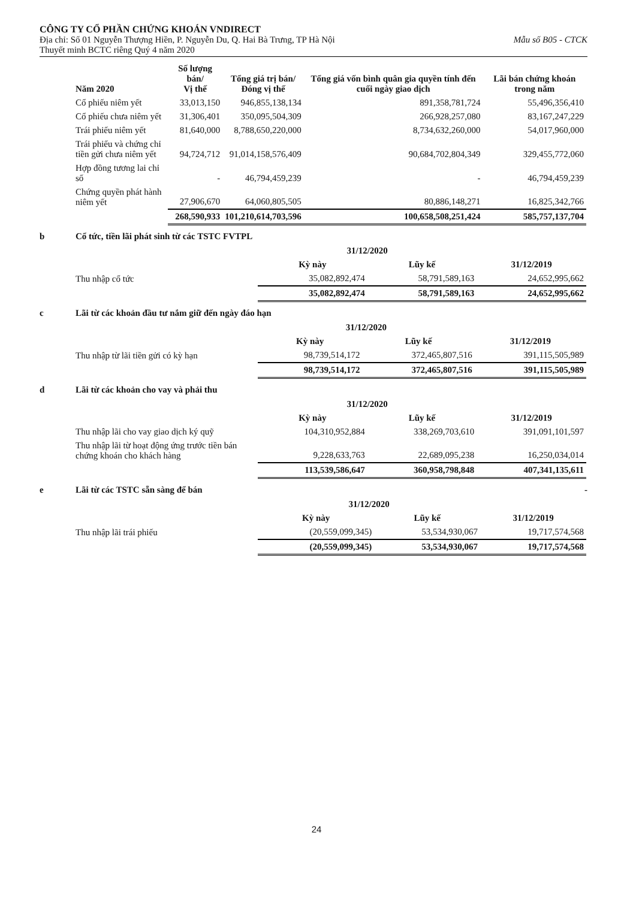CÔNG TY CỔ PHẦN CHỨNG KHOÁN VNDIRECT
Địa chỉ: Số 01 Nguyễn Thượng Hiền, P. Nguyễn Du, Q. Hai Bà Trưng, TP Hà Nội Mẫu số B05 - CTCK
Thuyết minh BCTC riêng Quý 4 năm 2020
| Năm 2020 | Số lượng bán/ Vị thế | Tổng giá trị bán/ Đóng vị thế | Tổng giá vốn bình quân gia quyền tính đến cuối ngày giao dịch | Lãi bán chứng khoán trong năm |
| --- | --- | --- | --- | --- |
| Cổ phiếu niêm yết | 33,013,150 | 946,855,138,134 | 891,358,781,724 | 55,496,356,410 |
| Cổ phiếu chưa niêm yết | 31,306,401 | 350,095,504,309 | 266,928,257,080 | 83,167,247,229 |
| Trái phiếu niêm yết | 81,640,000 | 8,788,650,220,000 | 8,734,632,260,000 | 54,017,960,000 |
| Trái phiếu và chứng chỉ tiền gửi chưa niêm yết | 94,724,712 | 91,014,158,576,409 | 90,684,702,804,349 | 329,455,772,060 |
| Hợp đồng tương lai chỉ số | - | 46,794,459,239 | - | 46,794,459,239 |
| Chứng quyền phát hành niêm yết | 27,906,670 | 64,060,805,505 | 80,886,148,271 | 16,825,342,766 |
| | 268,590,933 | 101,210,614,703,596 | 100,658,508,251,424 | 585,757,137,704 |
b Cổ tức, tiền lãi phát sinh từ các TSTC FVTPL
| | 31/12/2020 | | 31/12/2019 |
| --- | --- | --- | --- |
| | Kỳ này | Lũy kế | |
| Thu nhập cổ tức | 35,082,892,474 | 58,791,589,163 | 24,652,995,662 |
| | 35,082,892,474 | 58,791,589,163 | 24,652,995,662 |
c Lãi từ các khoản đầu tư nắm giữ đến ngày đáo hạn
| | 31/12/2020 | | 31/12/2019 |
| --- | --- | --- | --- |
| | Kỳ này | Lũy kế | |
| Thu nhập từ lãi tiền gửi có kỳ hạn | 98,739,514,172 | 372,465,807,516 | 391,115,505,989 |
| | 98,739,514,172 | 372,465,807,516 | 391,115,505,989 |
d Lãi từ các khoản cho vay và phải thu
| | 31/12/2020 | | 31/12/2019 |
| --- | --- | --- | --- |
| | Kỳ này | Lũy kế | |
| Thu nhập lãi cho vay giao dịch ký quỹ | 104,310,952,884 | 338,269,703,610 | 391,091,101,597 |
| Thu nhập lãi từ hoạt động ứng trước tiền bán chứng khoán cho khách hàng | 9,228,633,763 | 22,689,095,238 | 16,250,034,014 |
| | 113,539,586,647 | 360,958,798,848 | 407,341,135,611 |
e Lãi từ các TSTC sẵn sàng để bán -
| | 31/12/2020 | | 31/12/2019 |
| --- | --- | --- | --- |
| | Kỳ này | Lũy kế | |
| Thu nhập lãi trái phiếu | (20,559,099,345) | 53,534,930,067 | 19,717,574,568 |
| | (20,559,099,345) | 53,534,930,067 | 19,717,574,568 |
24